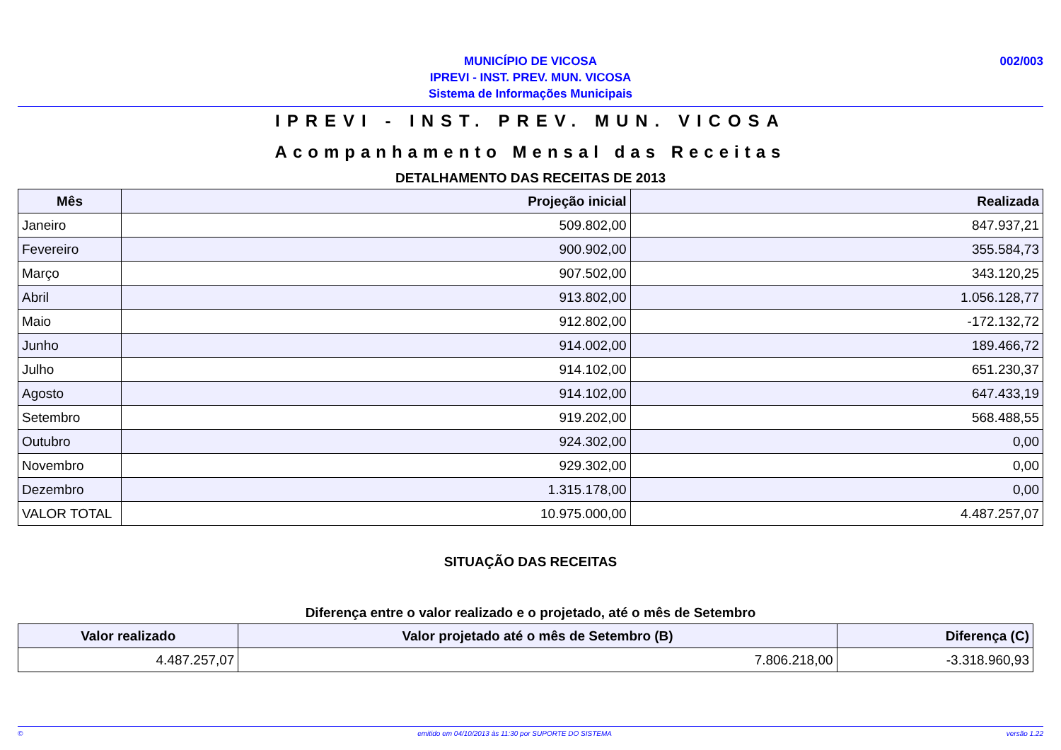MUNICÍPIO DE VICOSA
IPREVI - INST. PREV. MUN. VICOSA
Sistema de Informações Municipais
002/003
IPREVI - INST. PREV. MUN. VICOSA
Acompanhamento Mensal das Receitas
DETALHAMENTO DAS RECEITAS DE 2013
| Mês | Projeção inicial | Realizada |
| --- | --- | --- |
| Janeiro | 509.802,00 | 847.937,21 |
| Fevereiro | 900.902,00 | 355.584,73 |
| Março | 907.502,00 | 343.120,25 |
| Abril | 913.802,00 | 1.056.128,77 |
| Maio | 912.802,00 | -172.132,72 |
| Junho | 914.002,00 | 189.466,72 |
| Julho | 914.102,00 | 651.230,37 |
| Agosto | 914.102,00 | 647.433,19 |
| Setembro | 919.202,00 | 568.488,55 |
| Outubro | 924.302,00 | 0,00 |
| Novembro | 929.302,00 | 0,00 |
| Dezembro | 1.315.178,00 | 0,00 |
| VALOR TOTAL | 10.975.000,00 | 4.487.257,07 |
SITUAÇÃO DAS RECEITAS
Diferença entre o valor realizado e o projetado, até o mês de Setembro
| Valor realizado | Valor projetado até o mês de Setembro (B) | Diferença (C) |
| --- | --- | --- |
| 4.487.257,07 | 7.806.218,00 | -3.318.960,93 |
© emitido em 04/10/2013 às 11:30 por SUPORTE DO SISTEMA versão 1.22